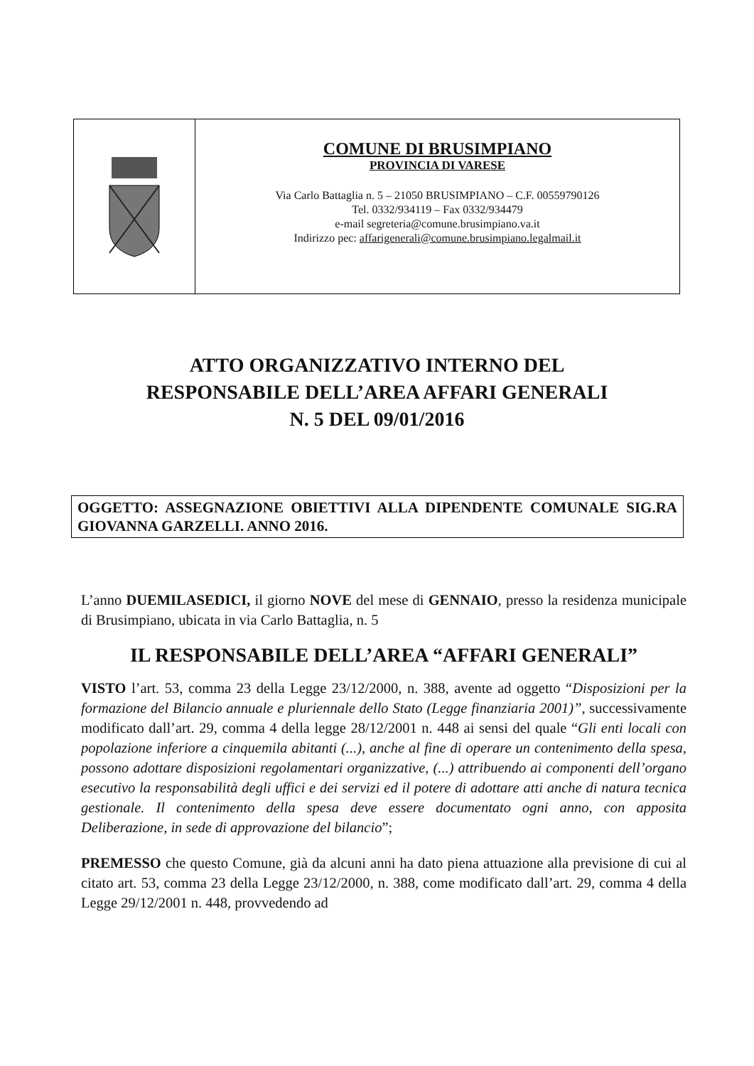COMUNE DI BRUSIMPIANO
PROVINCIA DI VARESE
Via Carlo Battaglia n. 5 – 21050 BRUSIMPIANO – C.F. 00559790126
Tel. 0332/934119 – Fax 0332/934479
e-mail segreteria@comune.brusimpiano.va.it
Indirizzo pec: affarigenerali@comune.brusimpiano.legalmail.it
ATTO ORGANIZZATIVO INTERNO DEL
RESPONSABILE DELL’AREA AFFARI GENERALI
N. 5 DEL 09/01/2016
OGGETTO: ASSEGNAZIONE OBIETTIVI ALLA DIPENDENTE COMUNALE SIG.RA GIOVANNA GARZELLI. ANNO 2016.
L’anno DUEMILASEDICI, il giorno NOVE del mese di GENNAIO, presso la residenza municipale di Brusimpiano, ubicata in via Carlo Battaglia, n. 5
IL RESPONSABILE DELL’AREA “AFFARI GENERALI”
VISTO l’art. 53, comma 23 della Legge 23/12/2000, n. 388, avente ad oggetto “Disposizioni per la formazione del Bilancio annuale e pluriennale dello Stato (Legge finanziaria 2001)”, successivamente modificato dall’art. 29, comma 4 della legge 28/12/2001 n. 448 ai sensi del quale “Gli enti locali con popolazione inferiore a cinquemila abitanti (...), anche al fine di operare un contenimento della spesa, possono adottare disposizioni regolamentari organizzative, (...) attribuendo ai componenti dell’organo esecutivo la responsabilità degli uffici e dei servizi ed il potere di adottare atti anche di natura tecnica gestionale. Il contenimento della spesa deve essere documentato ogni anno, con apposita Deliberazione, in sede di approvazione del bilancio”;
PREMESSO che questo Comune, già da alcuni anni ha dato piena attuazione alla previsione di cui al citato art. 53, comma 23 della Legge 23/12/2000, n. 388, come modificato dall’art. 29, comma 4 della Legge 29/12/2001 n. 448, provvedendo ad